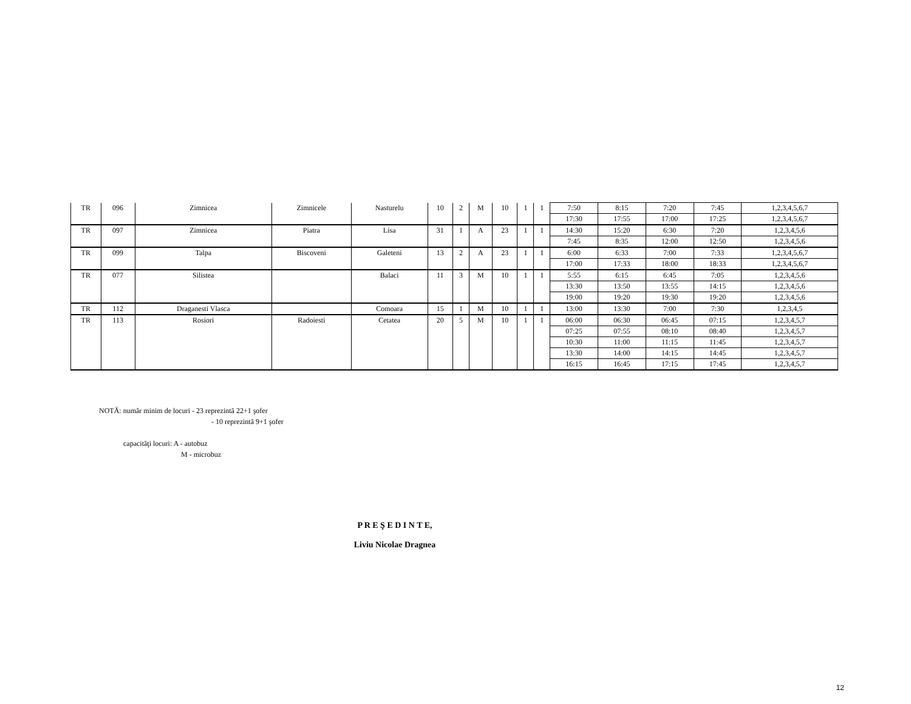| TR | 096 | Zimnicea | Zimnicele | Nasturelu | 10 | 2 | M | 10 | 1 | 1 | 7:50 | 8:15 | 7:20 | 7:45 | 1,2,3,4,5,6,7 |
| | | | | | | | | | | | 17:30 | 17:55 | 17:00 | 17:25 | 1,2,3,4,5,6,7 |
| TR | 097 | Zimnicea | Piatra | Lisa | 31 | 1 | A | 23 | 1 | 1 | 14:30 | 15:20 | 6:30 | 7:20 | 1,2,3,4,5,6 |
| | | | | | | | | | | | 7:45 | 8:35 | 12:00 | 12:50 | 1,2,3,4,5,6 |
| TR | 099 | Talpa | Biscoveni | Galeteni | 13 | 2 | A | 23 | 1 | 1 | 6:00 | 6:33 | 7:00 | 7:33 | 1,2,3,4,5,6,7 |
| | | | | | | | | | | | 17:00 | 17:33 | 18:00 | 18:33 | 1,2,3,4,5,6,7 |
| TR | 077 | Silistea | | Balaci | 11 | 3 | M | 10 | 1 | 1 | 5:55 | 6:15 | 6:45 | 7:05 | 1,2,3,4,5,6 |
| | | | | | | | | | | | 13:30 | 13:50 | 13:55 | 14:15 | 1,2,3,4,5,6 |
| | | | | | | | | | | | 19:00 | 19:20 | 19:30 | 19:20 | 1,2,3,4,5,6 |
| TR | 112 | Draganesti Vlasca | | Comoara | 15 | 1 | M | 10 | 1 | 1 | 13:00 | 13:30 | 7:00 | 7:30 | 1,2,3,4,5 |
| TR | 113 | Rosiori | Radoiesti | Cetatea | 20 | 5 | M | 10 | 1 | 1 | 06:00 | 06:30 | 06:45 | 07:15 | 1,2,3,4,5,7 |
| | | | | | | | | | | | 07:25 | 07:55 | 08:10 | 08:40 | 1,2,3,4,5,7 |
| | | | | | | | | | | | 10:30 | 11:00 | 11:15 | 11:45 | 1,2,3,4,5,7 |
| | | | | | | | | | | | 13:30 | 14:00 | 14:15 | 14:45 | 1,2,3,4,5,7 |
| | | | | | | | | | | | 16:15 | 16:45 | 17:15 | 17:45 | 1,2,3,4,5,7 |
NOTĂ: număr minim de locuri - 23 reprezintă 22+1 şofer
- 10 reprezintă 9+1 şofer
capacităţi locuri: A - autobuz
M - microbuz
P R E Ş E D I N T E,
Liviu Nicolae Dragnea
12